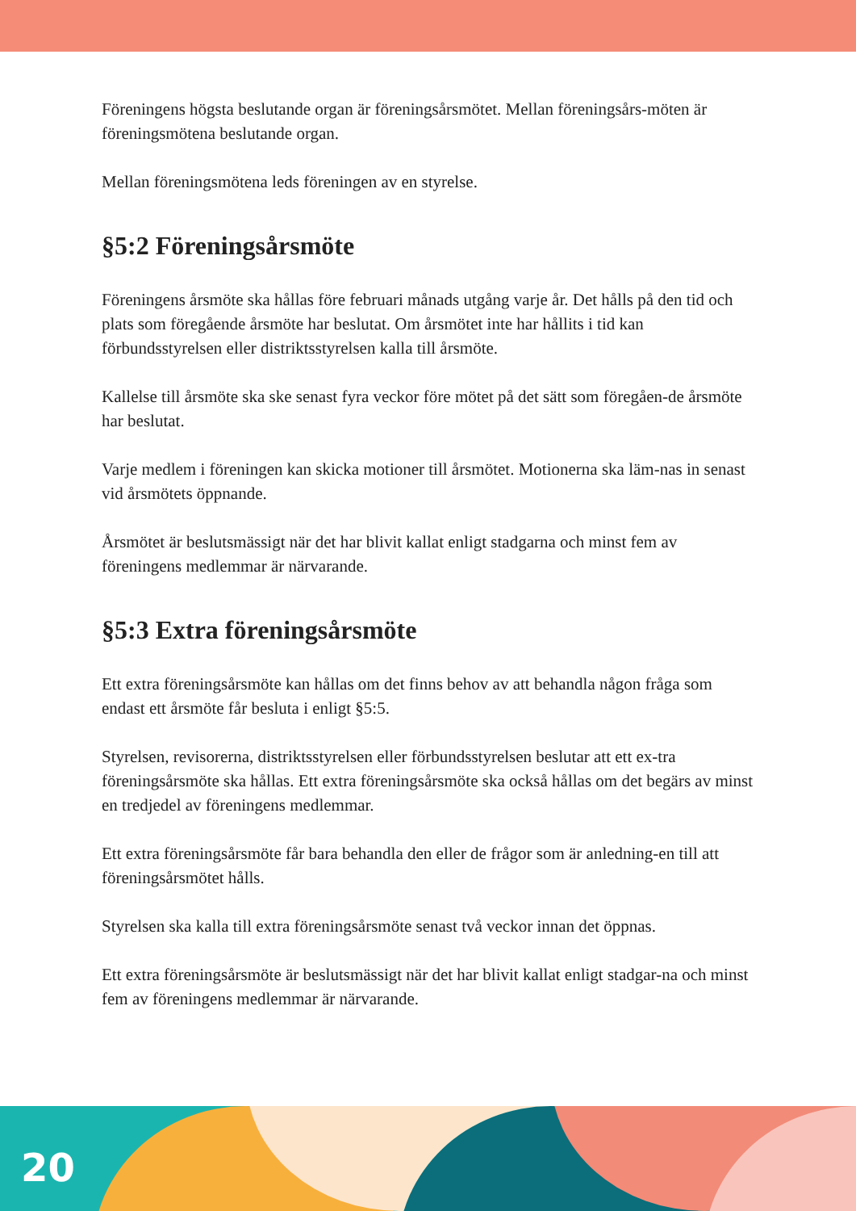Föreningens högsta beslutande organ är föreningsårsmötet. Mellan föreningsårs-möten är föreningsmötena beslutande organ.
Mellan föreningsmötena leds föreningen av en styrelse.
§5:2 Föreningsårsmöte
Föreningens årsmöte ska hållas före februari månads utgång varje år. Det hålls på den tid och plats som föregående årsmöte har beslutat. Om årsmötet inte har hållits i tid kan förbundsstyrelsen eller distriktsstyrelsen kalla till årsmöte.
Kallelse till årsmöte ska ske senast fyra veckor före mötet på det sätt som föregåen-de årsmöte har beslutat.
Varje medlem i föreningen kan skicka motioner till årsmötet. Motionerna ska läm-nas in senast vid årsmötets öppnande.
Årsmötet är beslutsmässigt när det har blivit kallat enligt stadgarna och minst fem av föreningens medlemmar är närvarande.
§5:3 Extra föreningsårsmöte
Ett extra föreningsårsmöte kan hållas om det finns behov av att behandla någon fråga som endast ett årsmöte får besluta i enligt §5:5.
Styrelsen, revisorerna, distriktsstyrelsen eller förbundsstyrelsen beslutar att ett ex-tra föreningsårsmöte ska hållas. Ett extra föreningsårsmöte ska också hållas om det begärs av minst en tredjedel av föreningens medlemmar.
Ett extra föreningsårsmöte får bara behandla den eller de frågor som är anledning-en till att föreningsårsmötet hålls.
Styrelsen ska kalla till extra föreningsårsmöte senast två veckor innan det öppnas.
Ett extra föreningsårsmöte är beslutsmässigt när det har blivit kallat enligt stadgar-na och minst fem av föreningens medlemmar är närvarande.
20